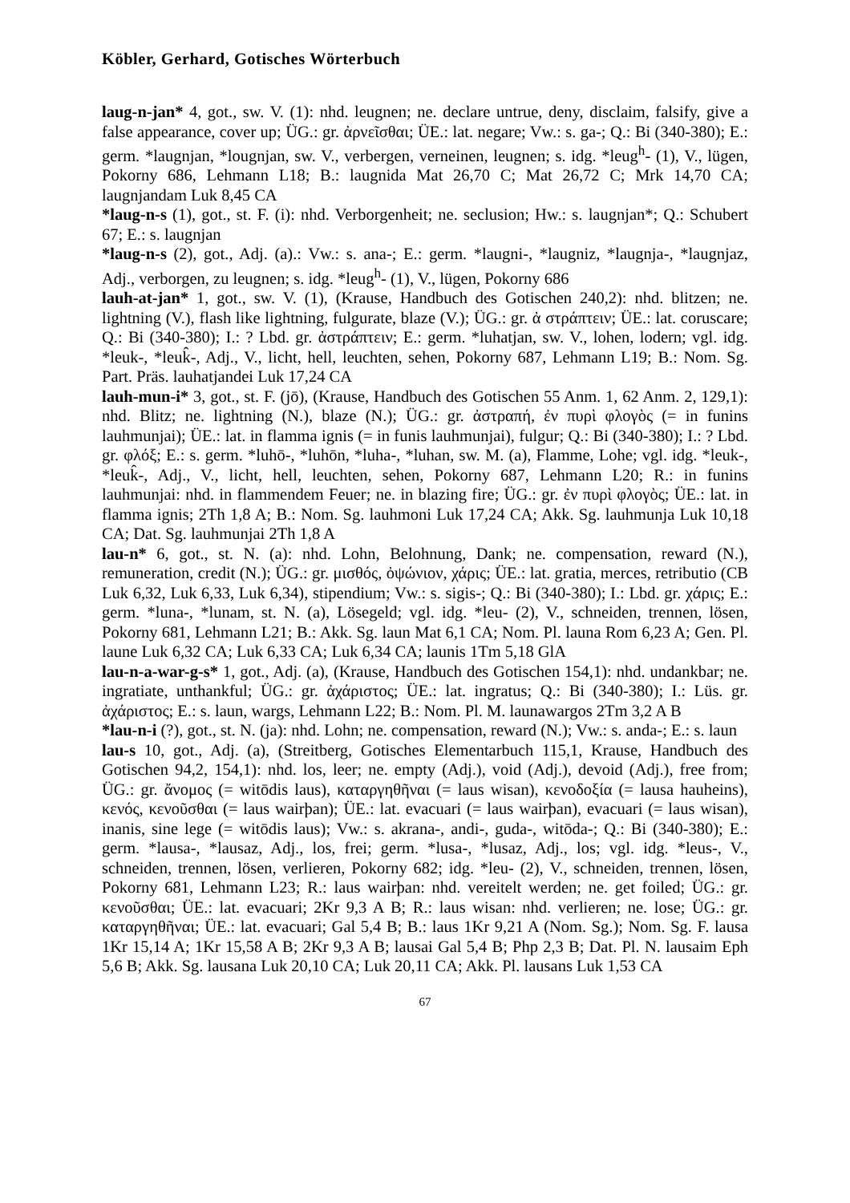Köbler, Gerhard, Gotisches Wörterbuch
laug-n-jan* 4, got., sw. V. (1): nhd. leugnen; ne. declare untrue, deny, disclaim, falsify, give a false appearance, cover up; ÜG.: gr. ἀρνεῖσθαι; ÜE.: lat. negare; Vw.: s. ga-; Q.: Bi (340-380); E.: germ. *laugnjan, *lougnjan, sw. V., verbergen, verneinen, leugnen; s. idg. *leug<sup>h</sup>- (1), V., lügen, Pokorny 686, Lehmann L18; B.: laugnida Mat 26,70 C; Mat 26,72 C; Mrk 14,70 CA; laugnjandam Luk 8,45 CA
*laug-n-s (1), got., st. F. (i): nhd. Verborgenheit; ne. seclusion; Hw.: s. laugnjan*; Q.: Schubert 67; E.: s. laugnjan
*laug-n-s (2), got., Adj. (a).: Vw.: s. ana-; E.: germ. *laugni-, *laugniz, *laugnja-, *laugnjaz, Adj., verborgen, zu leugnen; s. idg. *leug<sup>h</sup>- (1), V., lügen, Pokorny 686
lauh-at-jan* 1, got., sw. V. (1), (Krause, Handbuch des Gotischen 240,2): nhd. blitzen; ne. lightning (V.), flash like lightning, fulgurate, blaze (V.); ÜG.: gr. ἀ στράπτειν; ÜE.: lat. coruscare; Q.: Bi (340-380); I.: ? Lbd. gr. ἀστράπτειν; E.: germ. *luhatjan, sw. V., lohen, lodern; vgl. idg. *leuk-, *leuk̂-, Adj., V., licht, hell, leuchten, sehen, Pokorny 687, Lehmann L19; B.: Nom. Sg. Part. Präs. lauhatjandei Luk 17,24 CA
lauh-mun-i* 3, got., st. F. (jō), (Krause, Handbuch des Gotischen 55 Anm. 1, 62 Anm. 2, 129,1): nhd. Blitz; ne. lightning (N.), blaze (N.); ÜG.: gr. ἀστραπή, ἐν πυρὶ φλογὸς (= in funins lauhmunjai); ÜE.: lat. in flamma ignis (= in funis lauhmunjai), fulgur; Q.: Bi (340-380); I.: ? Lbd. gr. φλόξ; E.: s. germ. *luhō-, *luhōn, *luha-, *luhan, sw. M. (a), Flamme, Lohe; vgl. idg. *leuk-, *leuk̂-, Adj., V., licht, hell, leuchten, sehen, Pokorny 687, Lehmann L20; R.: in funins lauhmunjai: nhd. in flammendem Feuer; ne. in blazing fire; ÜG.: gr. ἐν πυρὶ φλογὸς; ÜE.: lat. in flamma ignis; 2Th 1,8 A; B.: Nom. Sg. lauhmoni Luk 17,24 CA; Akk. Sg. lauhmunja Luk 10,18 CA; Dat. Sg. lauhmunjai 2Th 1,8 A
lau-n* 6, got., st. N. (a): nhd. Lohn, Belohnung, Dank; ne. compensation, reward (N.), remuneration, credit (N.); ÜG.: gr. μισθός, ὀψώνιον, χάρις; ÜE.: lat. gratia, merces, retributio (CB Luk 6,32, Luk 6,33, Luk 6,34), stipendium; Vw.: s. sigis-; Q.: Bi (340-380); I.: Lbd. gr. χάρις; E.: germ. *luna-, *lunam, st. N. (a), Lösegeld; vgl. idg. *leu- (2), V., schneiden, trennen, lösen, Pokorny 681, Lehmann L21; B.: Akk. Sg. laun Mat 6,1 CA; Nom. Pl. launa Rom 6,23 A; Gen. Pl. laune Luk 6,32 CA; Luk 6,33 CA; Luk 6,34 CA; launis 1Tm 5,18 GlA
lau-n-a-war-g-s* 1, got., Adj. (a), (Krause, Handbuch des Gotischen 154,1): nhd. undankbar; ne. ingratiate, unthankful; ÜG.: gr. ἀχάριστος; ÜE.: lat. ingratus; Q.: Bi (340-380); I.: Lüs. gr. ἀχάριστος; E.: s. laun, wargs, Lehmann L22; B.: Nom. Pl. M. launawargos 2Tm 3,2 A B
*lau-n-i (?), got., st. N. (ja): nhd. Lohn; ne. compensation, reward (N.); Vw.: s. anda-; E.: s. laun
lau-s 10, got., Adj. (a), (Streitberg, Gotisches Elementarbuch 115,1, Krause, Handbuch des Gotischen 94,2, 154,1): nhd. los, leer; ne. empty (Adj.), void (Adj.), devoid (Adj.), free from; ÜG.: gr. ἄνομος (= witōdis laus), καταργηθῆναι (= laus wisan), κενοδοξία (= lausa hauheins), κενός, κενοῦσθαι (= laus wairþan); ÜE.: lat. evacuari (= laus wairþan), evacuari (= laus wisan), inanis, sine lege (= witōdis laus); Vw.: s. akrana-, andi-, guda-, witōda-; Q.: Bi (340-380); E.: germ. *lausa-, *lausaz, Adj., los, frei; germ. *lusa-, *lusaz, Adj., los; vgl. idg. *leus-, V., schneiden, trennen, lösen, verlieren, Pokorny 682; idg. *leu- (2), V., schneiden, trennen, lösen, Pokorny 681, Lehmann L23; R.: laus wairþan: nhd. vereitelt werden; ne. get foiled; ÜG.: gr. κενοῦσθαι; ÜE.: lat. evacuari; 2Kr 9,3 A B; R.: laus wisan: nhd. verlieren; ne. lose; ÜG.: gr. καταργηθῆναι; ÜE.: lat. evacuari; Gal 5,4 B; B.: laus 1Kr 9,21 A (Nom. Sg.); Nom. Sg. F. lausa 1Kr 15,14 A; 1Kr 15,58 A B; 2Kr 9,3 A B; lausai Gal 5,4 B; Php 2,3 B; Dat. Pl. N. lausaim Eph 5,6 B; Akk. Sg. lausana Luk 20,10 CA; Luk 20,11 CA; Akk. Pl. lausans Luk 1,53 CA
67